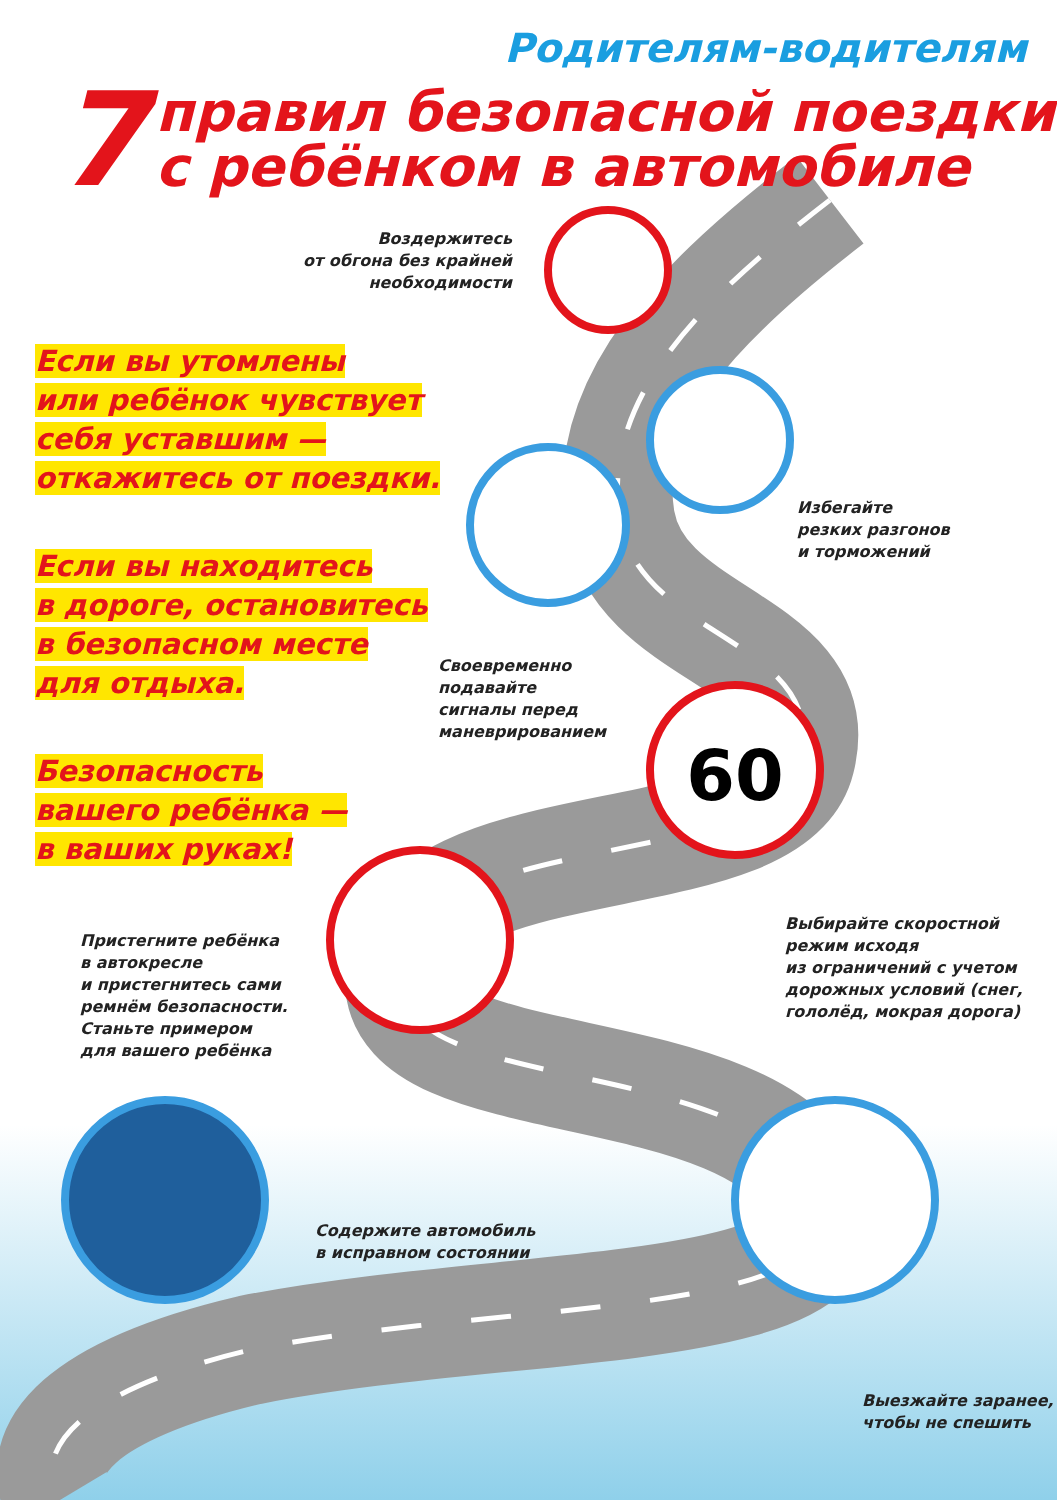60
Родителям-водителям
7
правил безопасной поездки
с ребёнком в автомобиле
Воздержитесь
от обгона без крайней
необходимости
Если вы утомлены
или ребёнок чувствует
себя уставшим —
откажитесь от поездки.
Избегайте
резких разгонов
и торможений
Если вы находитесь
в дороге, остановитесь
в безопасном месте
для отдыха.
Своевременно
подавайте
сигналы перед
маневрированием
Безопасность
вашего ребёнка —
в ваших руках!
Выбирайте скоростной
режим исходя
из ограничений с учетом
дорожных условий (снег,
гололёд, мокрая дорога)
Пристегните ребёнка
в автокресле
и пристегнитесь сами
ремнём безопасности.
Станьте примером
для вашего ребёнка
Содержите автомобиль
в исправном состоянии
Выезжайте заранее,
чтобы не спешить